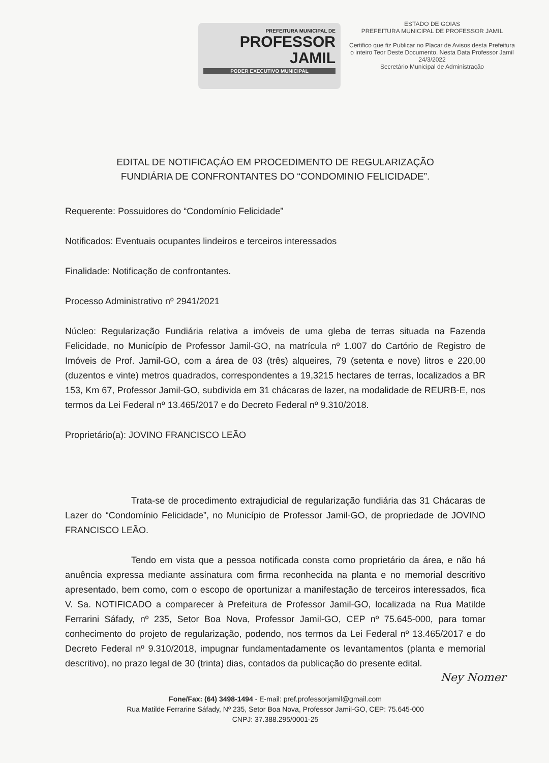PREFEITURA MUNICIPAL DE
PROFESSOR
JAMIL
PODER EXECUTIVO MUNICIPAL
ESTADO DE GOIAS
PREFEITURA MUNICIPAL DE PROFESSOR JAMIL
Certifico que fiz Publicar no Placar de Avisos desta Prefeitura o inteiro Teor Deste Documento. Nesta Data Professor Jamil 24/3/2022
Secretário Municipal de Administração
EDITAL DE NOTIFICAÇÁO EM PROCEDIMENTO DE REGULARIZAÇÃO
FUNDIÁRIA DE CONFRONTANTES DO “CONDOMINIO FELICIDADE”.
Requerente: Possuidores do “Condomínio Felicidade”
Notificados: Eventuais ocupantes lindeiros e terceiros interessados
Finalidade: Notificação de confrontantes.
Processo Administrativo nº 2941/2021
Núcleo: Regularização Fundiária relativa a imóveis de uma gleba de terras situada na Fazenda Felicidade, no Município de Professor Jamil-GO, na matrícula nº 1.007 do Cartório de Registro de Imóveis de Prof. Jamil-GO, com a área de 03 (três) alqueires, 79 (setenta e nove) litros e 220,00 (duzentos e vinte) metros quadrados, correspondentes a 19,3215 hectares de terras, localizados a BR 153, Km 67, Professor Jamil-GO, subdivida em 31 chácaras de lazer, na modalidade de REURB-E, nos termos da Lei Federal nº 13.465/2017 e do Decreto Federal nº 9.310/2018.
Proprietário(a): JOVINO FRANCISCO LEÃO
Trata-se de procedimento extrajudicial de regularização fundiária das 31 Chácaras de Lazer do “Condomínio Felicidade”, no Município de Professor Jamil-GO, de propriedade de JOVINO FRANCISCO LEÃO.
Tendo em vista que a pessoa notificada consta como proprietário da área, e não há anuência expressa mediante assinatura com firma reconhecida na planta e no memorial descritivo apresentado, bem como, com o escopo de oportunizar a manifestação de terceiros interessados, fica V. Sa. NOTIFICADO a comparecer à Prefeitura de Professor Jamil-GO, localizada na Rua Matilde Ferrarini Sáfady, nº 235, Setor Boa Nova, Professor Jamil-GO, CEP nº 75.645-000, para tomar conhecimento do projeto de regularização, podendo, nos termos da Lei Federal nº 13.465/2017 e do Decreto Federal nº 9.310/2018, impugnar fundamentadamente os levantamentos (planta e memorial descritivo), no prazo legal de 30 (trinta) dias, contados da publicação do presente edital.
Ney Nomer
Fone/Fax: (64) 3498-1494 - E-mail: pref.professorjamil@gmail.com
Rua Matilde Ferrarine Sáfady, Nº 235, Setor Boa Nova, Professor Jamil-GO, CEP: 75.645-000
CNPJ: 37.388.295/0001-25